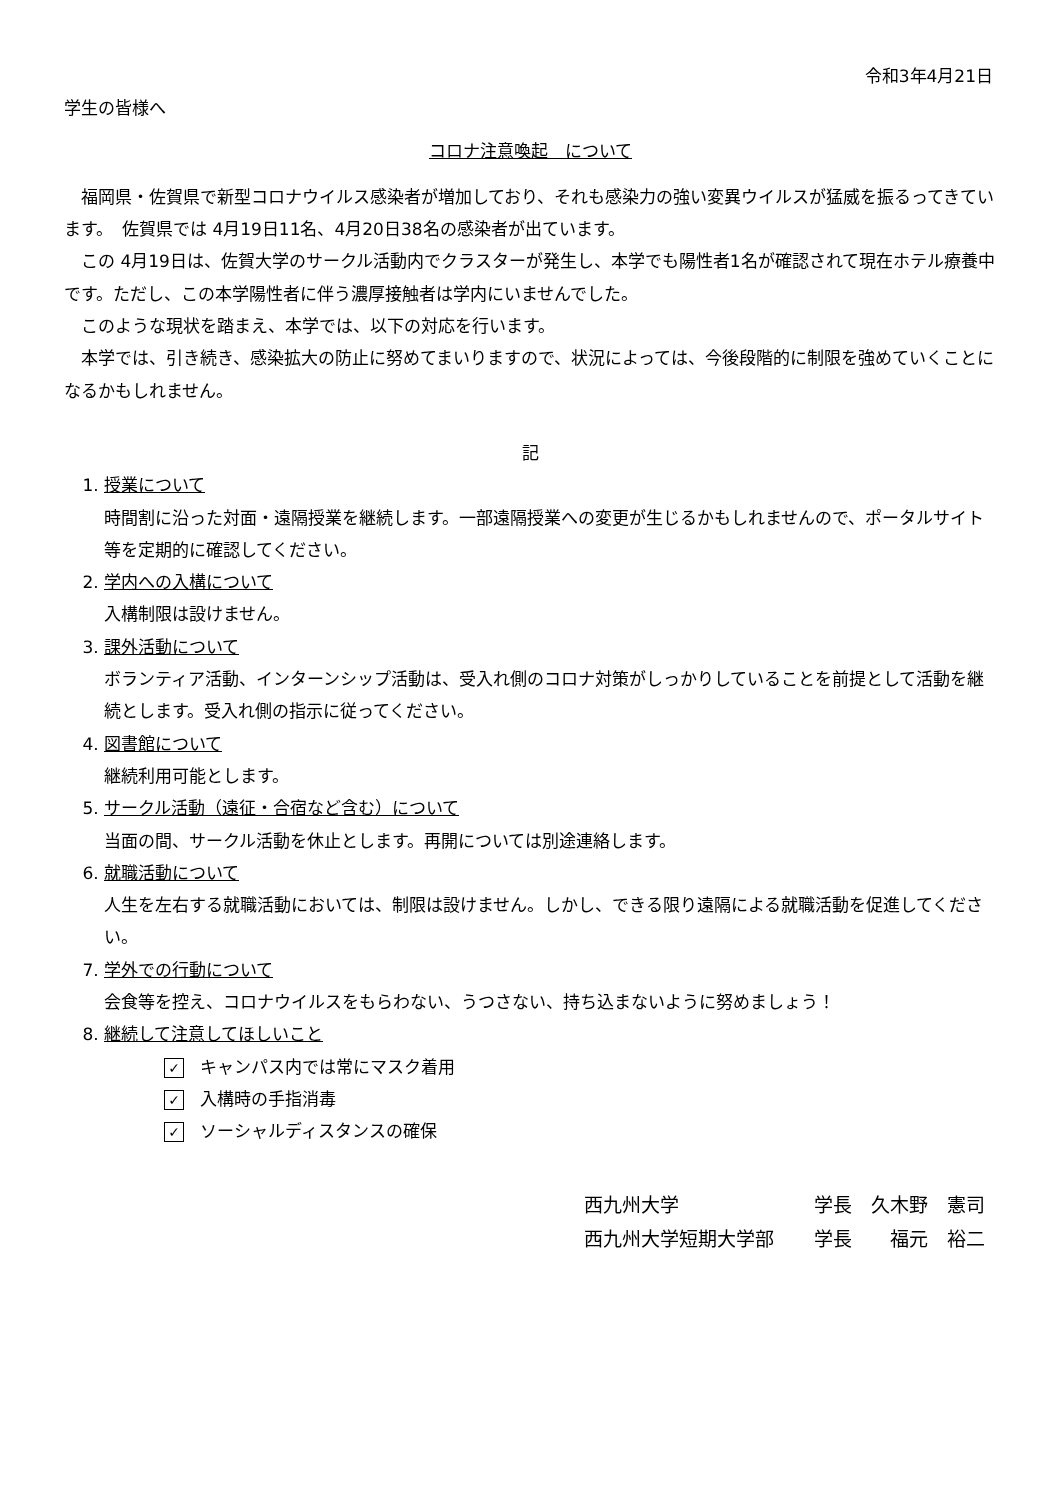令和3年4月21日
学生の皆様へ
コロナ注意喚起　について
福岡県・佐賀県で新型コロナウイルス感染者が増加しており、それも感染力の強い変異ウイルスが猛威を振るってきています。　佐賀県では 4月19日11名、4月20日38名の感染者が出ています。
この 4月19日は、佐賀大学のサークル活動内でクラスターが発生し、本学でも陽性者1名が確認されて現在ホテル療養中です。ただし、この本学陽性者に伴う濃厚接触者は学内にいませんでした。
このような現状を踏まえ、本学では、以下の対応を行います。
本学では、引き続き、感染拡大の防止に努めてまいりますので、状況によっては、今後段階的に制限を強めていくことになるかもしれません。
記
1. 授業について
時間割に沿った対面・遠隔授業を継続します。一部遠隔授業への変更が生じるかもしれませんので、ポータルサイト等を定期的に確認してください。
2. 学内への入構について
入構制限は設けません。
3. 課外活動について
ボランティア活動、インターンシップ活動は、受入れ側のコロナ対策がしっかりしていることを前提として活動を継続とします。受入れ側の指示に従ってください。
4. 図書館について
継続利用可能とします。
5. サークル活動（遠征・合宿など含む）について
当面の間、サークル活動を休止とします。再開については別途連絡します。
6. 就職活動について
人生を左右する就職活動においては、制限は設けません。しかし、できる限り遠隔による就職活動を促進してください。
7. 学外での行動について
会食等を控え、コロナウイルスをもらわない、うつさない、持ち込まないように努めましょう！
8. 継続して注意してほしいこと
✓ キャンパス内では常にマスク着用
✓ 入構時の手指消毒
✓ ソーシャルディスタンスの確保
西九州大学
学長　久木野　憲司
西九州大学短期大学部
学長　　福元　裕二